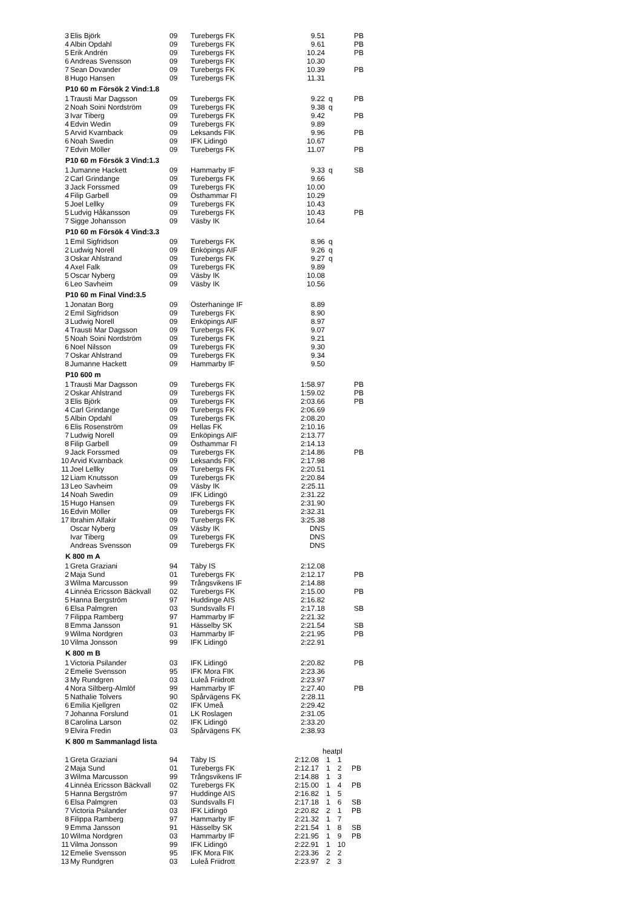| 3 | Elis Björk | 09 | Turebergs FK | 9.51 | | PB |
| 4 | Albin Opdahl | 09 | Turebergs FK | 9.61 | | PB |
| 5 | Erik Andrén | 09 | Turebergs FK | 10.24 | | PB |
| 6 | Andreas Svensson | 09 | Turebergs FK | 10.30 | | |
| 7 | Sean Dovander | 09 | Turebergs FK | 10.39 | | PB |
| 8 | Hugo Hansen | 09 | Turebergs FK | 11.31 | | |
P10 60 m Försök 2 Vind:1.8
| 1 | Trausti Mar Dagsson | 09 | Turebergs FK | 9.22 | q | PB |
| 2 | Noah Soini Nordström | 09 | Turebergs FK | 9.38 | q | |
| 3 | Ivar Tiberg | 09 | Turebergs FK | 9.42 | | PB |
| 4 | Edvin Wedin | 09 | Turebergs FK | 9.89 | | |
| 5 | Arvid Kvarnback | 09 | Leksands FIK | 9.96 | | PB |
| 6 | Noah Swedin | 09 | IFK Lidingö | 10.67 | | |
| 7 | Edvin Möller | 09 | Turebergs FK | 11.07 | | PB |
P10 60 m Försök 3 Vind:1.3
| 1 | Jumanne Hackett | 09 | Hammarby IF | 9.33 | q | SB |
| 2 | Carl Grindange | 09 | Turebergs FK | 9.66 | | |
| 3 | Jack Forssmed | 09 | Turebergs FK | 10.00 | | |
| 4 | Filip Garbell | 09 | Östhammar FI | 10.29 | | |
| 5 | Joel Lellky | 09 | Turebergs FK | 10.43 | | |
| 5 | Ludvig Håkansson | 09 | Turebergs FK | 10.43 | | PB |
| 7 | Sigge Johansson | 09 | Väsby IK | 10.64 | | |
P10 60 m Försök 4 Vind:3.3
| 1 | Emil Sigfridson | 09 | Turebergs FK | 8.96 | q |
| 2 | Ludwig Norell | 09 | Enköpings AIF | 9.26 | q |
| 3 | Oskar Ahlstrand | 09 | Turebergs FK | 9.27 | q |
| 4 | Axel Falk | 09 | Turebergs FK | 9.89 | |
| 5 | Oscar Nyberg | 09 | Väsby IK | 10.08 | |
| 6 | Leo Savheim | 09 | Väsby IK | 10.56 | |
P10 60 m Final Vind:3.5
| 1 | Jonatan Borg | 09 | Österhaninge IF | 8.89 |
| 2 | Emil Sigfridson | 09 | Turebergs FK | 8.90 |
| 3 | Ludwig Norell | 09 | Enköpings AIF | 8.97 |
| 4 | Trausti Mar Dagsson | 09 | Turebergs FK | 9.07 |
| 5 | Noah Soini Nordström | 09 | Turebergs FK | 9.21 |
| 6 | Noel Nilsson | 09 | Turebergs FK | 9.30 |
| 7 | Oskar Ahlstrand | 09 | Turebergs FK | 9.34 |
| 8 | Jumanne Hackett | 09 | Hammarby IF | 9.50 |
P10 600 m
| 1 | Trausti Mar Dagsson | 09 | Turebergs FK | 1:58.97 | | PB |
| 2 | Oskar Ahlstrand | 09 | Turebergs FK | 1:59.02 | | PB |
| 3 | Elis Björk | 09 | Turebergs FK | 2:03.66 | | PB |
| 4 | Carl Grindange | 09 | Turebergs FK | 2:06.69 | | |
| 5 | Albin Opdahl | 09 | Turebergs FK | 2:08.20 | | |
| 6 | Elis Rosenström | 09 | Hellas FK | 2:10.16 | | |
| 7 | Ludwig Norell | 09 | Enköpings AIF | 2:13.77 | | |
| 8 | Filip Garbell | 09 | Östhammar FI | 2:14.13 | | |
| 9 | Jack Forssmed | 09 | Turebergs FK | 2:14.86 | | PB |
| 10 | Arvid Kvarnback | 09 | Leksands FIK | 2:17.98 | | |
| 11 | Joel Lellky | 09 | Turebergs FK | 2:20.51 | | |
| 12 | Liam Knutsson | 09 | Turebergs FK | 2:20.84 | | |
| 13 | Leo Savheim | 09 | Väsby IK | 2:25.11 | | |
| 14 | Noah Swedin | 09 | IFK Lidingö | 2:31.22 | | |
| 15 | Hugo Hansen | 09 | Turebergs FK | 2:31.90 | | |
| 16 | Edvin Möller | 09 | Turebergs FK | 2:32.31 | | |
| 17 | Ibrahim Alfakir | 09 | Turebergs FK | 3:25.38 | | |
| | Oscar Nyberg | 09 | Väsby IK | DNS | | |
| | Ivar Tiberg | 09 | Turebergs FK | DNS | | |
| | Andreas Svensson | 09 | Turebergs FK | DNS | | |
K 800 m A
| 1 | Greta Graziani | 94 | Täby IS | 2:12.08 | | |
| 2 | Maja Sund | 01 | Turebergs FK | 2:12.17 | | PB |
| 3 | Wilma Marcusson | 99 | Trångsvikens IF | 2:14.88 | | |
| 4 | Linnéa Ericsson Bäckvall | 02 | Turebergs FK | 2:15.00 | | PB |
| 5 | Hanna Bergström | 97 | Huddinge AIS | 2:16.82 | | |
| 6 | Elsa Palmgren | 03 | Sundsvalls FI | 2:17.18 | | SB |
| 7 | Filippa Ramberg | 97 | Hammarby IF | 2:21.32 | | |
| 8 | Emma Jansson | 91 | Hässelby SK | 2:21.54 | | SB |
| 9 | Wilma Nordgren | 03 | Hammarby IF | 2:21.95 | | PB |
| 10 | Vilma Jonsson | 99 | IFK Lidingö | 2:22.91 | | |
K 800 m B
| 1 | Victoria Psilander | 03 | IFK Lidingö | 2:20.82 | | PB |
| 2 | Emelie Svensson | 95 | IFK Mora FIK | 2:23.36 | | |
| 3 | My Rundgren | 03 | Luleå Friidrott | 2:23.97 | | |
| 4 | Nora Siltberg-Almlöf | 99 | Hammarby IF | 2:27.40 | | PB |
| 5 | Nathalie Tolvers | 90 | Spårvägens FK | 2:28.11 | | |
| 6 | Emilia Kjellgren | 02 | IFK Umeå | 2:29.42 | | |
| 7 | Johanna Forslund | 01 | LK Roslagen | 2:31.05 | | |
| 8 | Carolina Larson | 02 | IFK Lidingö | 2:33.20 | | |
| 9 | Elvira Fredin | 03 | Spårvägens FK | 2:38.93 | | |
K 800 m Sammanlagd lista
| | | | | | heatpl | | |
| 1 | Greta Graziani | 94 | Täby IS | 2:12.08 | 1 | 1 | |
| 2 | Maja Sund | 01 | Turebergs FK | 2:12.17 | 1 | 2 | PB |
| 3 | Wilma Marcusson | 99 | Trångsvikens IF | 2:14.88 | 1 | 3 | |
| 4 | Linnéa Ericsson Bäckvall | 02 | Turebergs FK | 2:15.00 | 1 | 4 | PB |
| 5 | Hanna Bergström | 97 | Huddinge AIS | 2:16.82 | 1 | 5 | |
| 6 | Elsa Palmgren | 03 | Sundsvalls FI | 2:17.18 | 1 | 6 | SB |
| 7 | Victoria Psilander | 03 | IFK Lidingö | 2:20.82 | 2 | 1 | PB |
| 8 | Filippa Ramberg | 97 | Hammarby IF | 2:21.32 | 1 | 7 | |
| 9 | Emma Jansson | 91 | Hässelby SK | 2:21.54 | 1 | 8 | SB |
| 10 | Wilma Nordgren | 03 | Hammarby IF | 2:21.95 | 1 | 9 | PB |
| 11 | Vilma Jonsson | 99 | IFK Lidingö | 2:22.91 | 1 | 10 | |
| 12 | Emelie Svensson | 95 | IFK Mora FIK | 2:23.36 | 2 | 2 | |
| 13 | My Rundgren | 03 | Luleå Friidrott | 2:23.97 | 2 | 3 | |